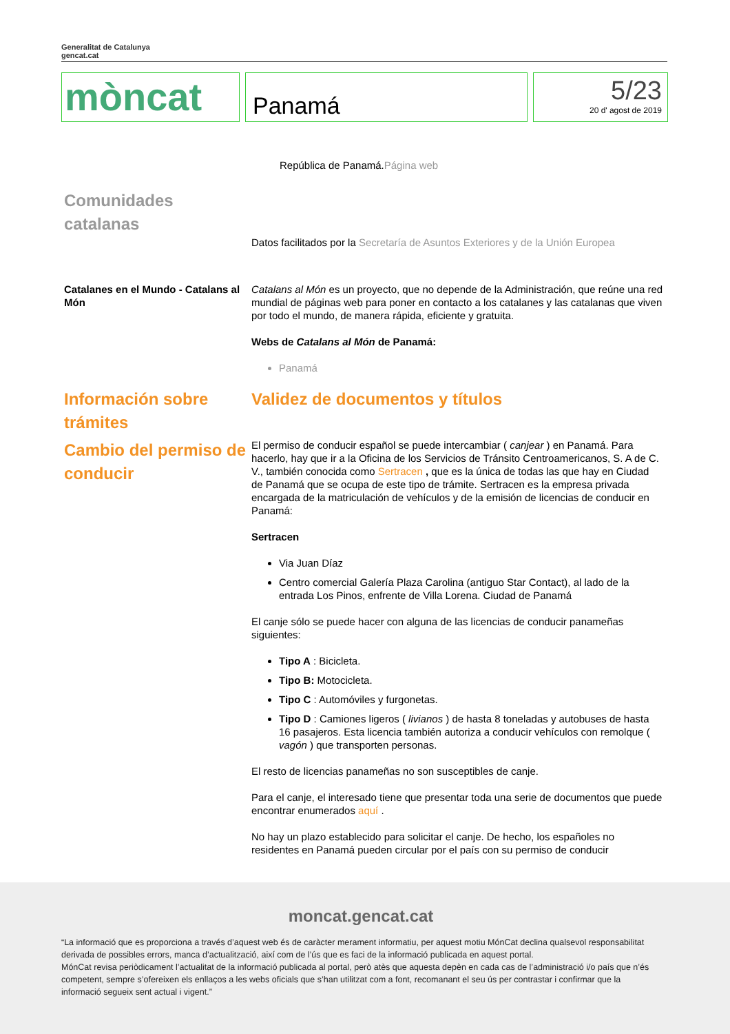Generalitat de Catalunya
gencat.cat
mòncat
Panamá
5/23
20 d' agost de 2019
República de Panamá.Página web
Comunidades catalanas
Datos facilitados por la Secretaría de Asuntos Exteriores y de la Unión Europea
Catalanes en el Mundo - Catalans al Món
Catalans al Món es un proyecto, que no depende de la Administración, que reúne una red mundial de páginas web para poner en contacto a los catalanes y las catalanas que viven por todo el mundo, de manera rápida, eficiente y gratuita.
Webs de Catalans al Món de Panamá:
Panamá
Información sobre trámites
Cambio del permiso de conducir
Validez de documentos y títulos
El permiso de conducir español se puede intercambiar ( canjear ) en Panamá. Para hacerlo, hay que ir a la Oficina de los Servicios de Tránsito Centroamericanos, S. A de C. V., también conocida como Sertracen , que es la única de todas las que hay en Ciudad de Panamá que se ocupa de este tipo de trámite. Sertracen es la empresa privada encargada de la matriculación de vehículos y de la emisión de licencias de conducir en Panamá:
Sertracen
Via Juan Díaz
Centro comercial Galería Plaza Carolina (antiguo Star Contact), al lado de la entrada Los Pinos, enfrente de Villa Lorena. Ciudad de Panamá
El canje sólo se puede hacer con alguna de las licencias de conducir panameñas siguientes:
Tipo A : Bicicleta.
Tipo B: Motocicleta.
Tipo C : Automóviles y furgonetas.
Tipo D : Camiones ligeros ( livianos ) de hasta 8 toneladas y autobuses de hasta 16 pasajeros. Esta licencia también autoriza a conducir vehículos con remolque ( vagón ) que transporten personas.
El resto de licencias panameñas no son susceptibles de canje.
Para el canje, el interesado tiene que presentar toda una serie de documentos que puede encontrar enumerados aquí .
No hay un plazo establecido para solicitar el canje. De hecho, los españoles no residentes en Panamá pueden circular por el país con su permiso de conducir
moncat.gencat.cat
“La informació que es proporciona a través d’aquest web és de caràcter merament informatiu, per aquest motiu MónCat declina qualsevol responsabilitat derivada de possibles errors, manca d’actualització, així com de l’ús que es faci de la informació publicada en aquest portal.
MónCat revisa periòdicament l’actualitat de la informació publicada al portal, però atès que aquesta depèn en cada cas de l’administració i/o país que n’és competent, sempre s’ofereixen els enllaços a les webs oficials que s’han utilitzat com a font, recomanant el seu ús per contrastar i confirmar que la informació segueix sent actual i vigent.”